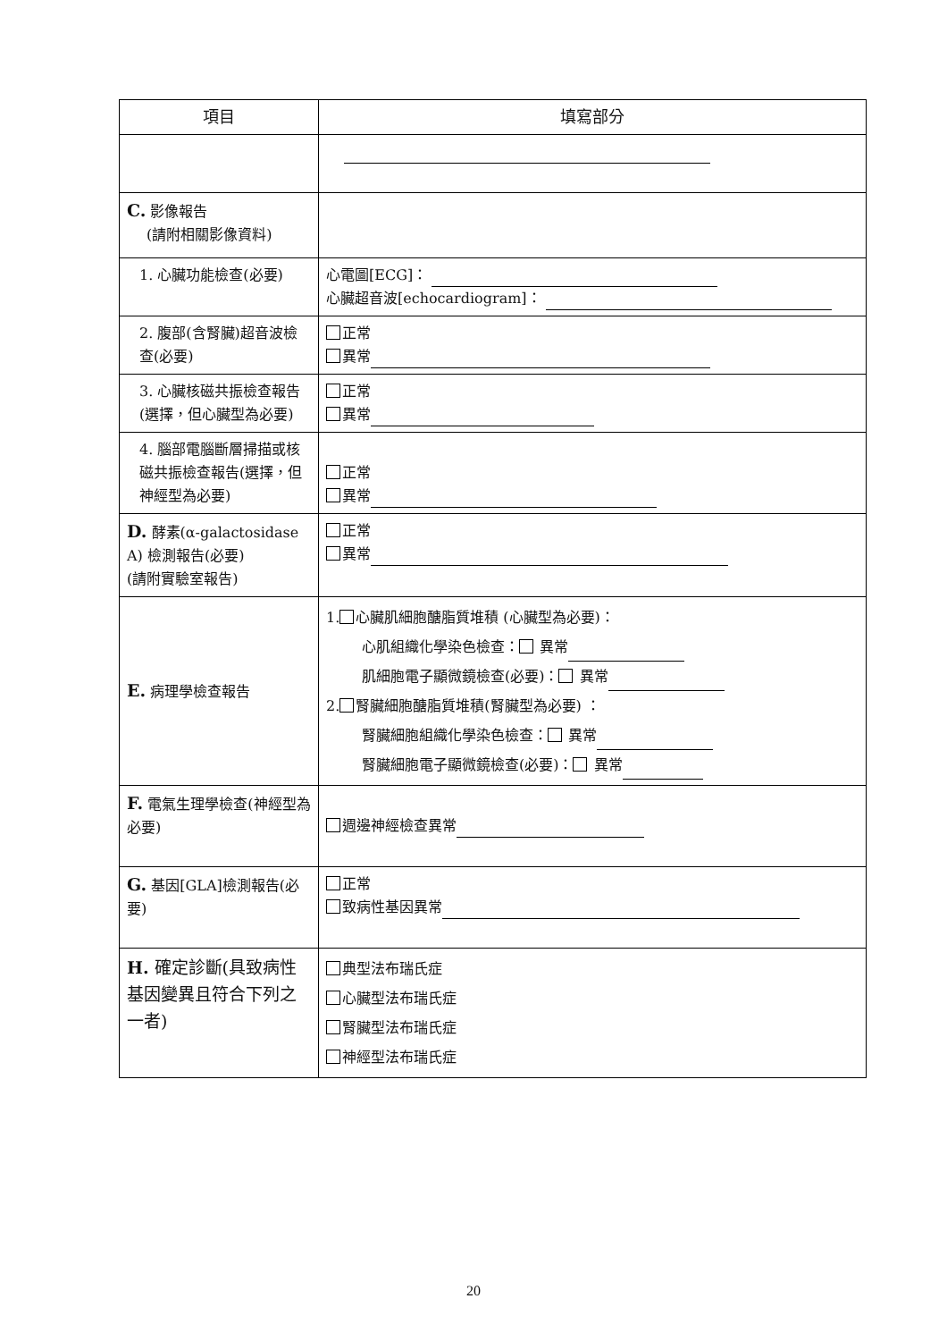| 項目 | 填寫部分 |
| --- | --- |
| C. 影像報告 (請附相關影像資料) | |
| 1. 心臟功能檢查(必要) | 心電圖[ECG]： 心臟超音波[echocardiogram]： |
| 2. 腹部(含腎臟)超音波檢查(必要) | 正常 異常 |
| 3. 心臟核磁共振檢查報告(選擇，但心臟型為必要) | 正常 異常 |
| 4. 腦部電腦斷層掃描或核磁共振檢查報告(選擇，但神經型為必要) | 正常 異常 |
| D. 酵素(α-galactosidase A) 檢測報告(必要) (請附實驗室報告) | 正常 異常 |
| E. 病理學檢查報告 | 1. 心臟肌細胞醣脂質堆積 (心臟型為必要)： 心肌組織化學染色檢查： 異常 肌細胞電子顯微鏡檢查(必要)： 異常 2. 腎臟細胞醣脂質堆積(腎臟型為必要) ： 腎臟細胞組織化學染色檢查： 異常 腎臟細胞電子顯微鏡檢查(必要)： 異常 |
| F. 電氣生理學檢查(神經型為必要) | 週邊神經檢查異常 |
| G. 基因[GLA]檢測報告(必要) | 正常 致病性基因異常 |
| H. 確定診斷(具致病性基因變異且符合下列之一者) | 典型法布瑞氏症 心臟型法布瑞氏症 腎臟型法布瑞氏症 神經型法布瑞氏症 |
20